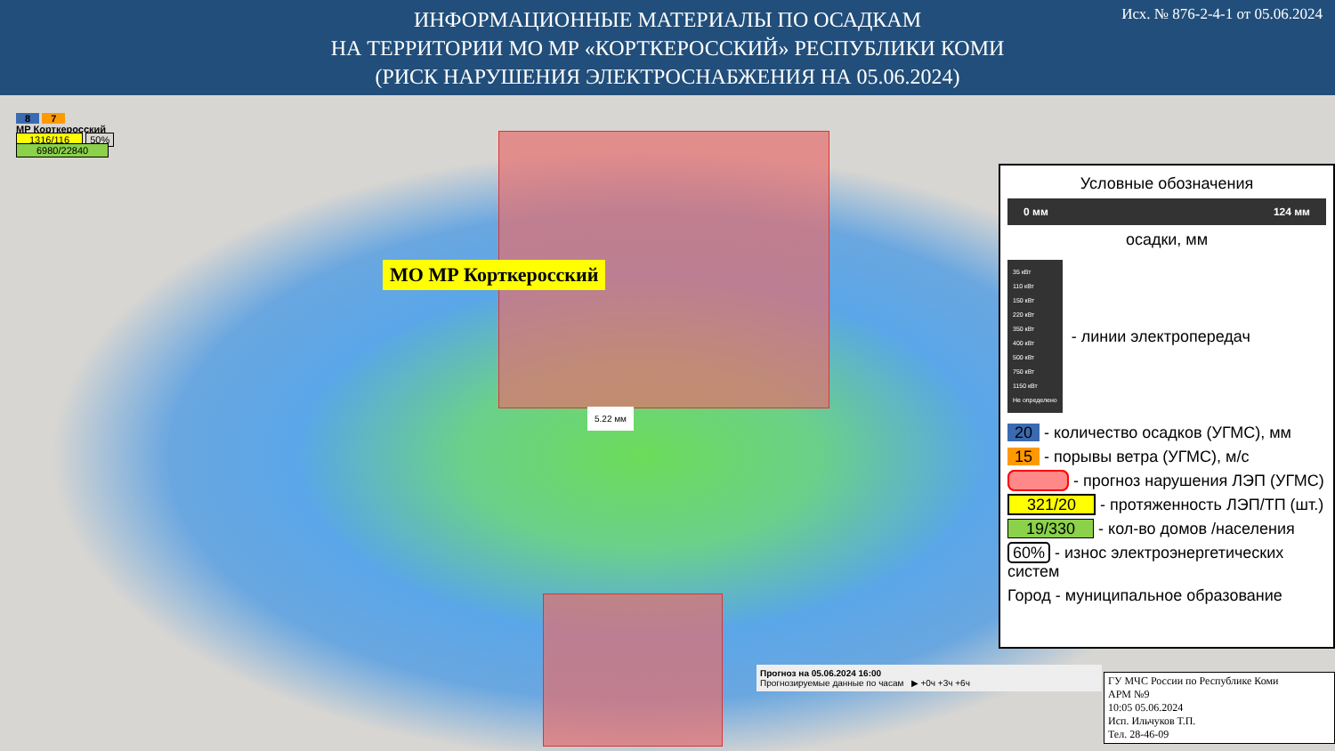ИНФОРМАЦИОННЫЕ МАТЕРИАЛЫ ПО ОСАДКАМ
НА ТЕРРИТОРИИ МО МР «КОРТКЕРОССКИЙ» РЕСПУБЛИКИ КОМИ
(РИСК НАРУШЕНИЯ ЭЛЕКТРОСНАБЖЕНИЯ НА 05.06.2024)
Исх. № 876-2-4-1 от 05.06.2024
8 7
МР Корткеросский
1316/116 50%
6980/22840
МО МР Корткеросский
5.22 мм
Условные обозначения
0 мм 124 мм
осадки, мм
35 кВт
110 кВт
150 кВт
220 кВт
350 кВт
400 кВт
500 кВт
750 кВт
1150 кВт
Не определено
- линии электропередач
20 - количество осадков (УГМС), мм
15 - порывы ветра (УГМС), м/с
- прогноз нарушения ЛЭП (УГМС)
321/20 - протяженность ЛЭП/ТП (шт.)
19/330 - кол-во домов /населения
60% - износ электроэнергетических систем
Город - муниципальное образование
Прогноз на 05.06.2024 16:00
Прогнозируемые данные по часам ▶ +0ч +3ч +6ч
ГУ МЧС России по Республике Коми
АРМ №9
10:05 05.06.2024
Исп. Ильчуков Т.П.
Тел. 28-46-09